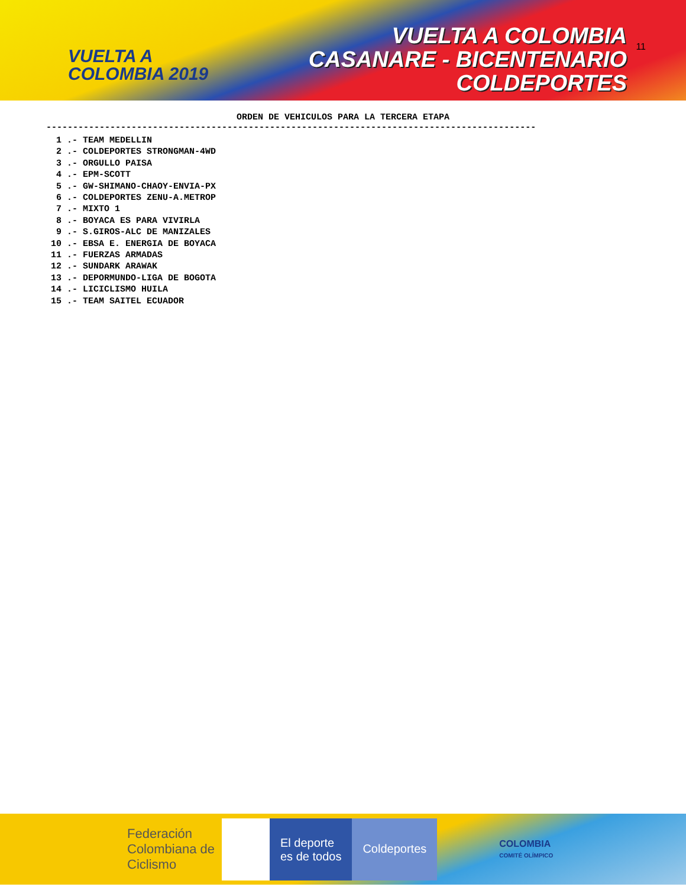VUELTA A
COLOMBIA 2019
VUELTA A COLOMBIA
CASANARE - BICENTENARIO
COLDEPORTES
11
ORDEN DE VEHICULOS PARA LA TERCERA ETAPA
--------------------------------------------------------------------------------------------
 1 .- TEAM MEDELLIN
 2 .- COLDEPORTES STRONGMAN-4WD
 3 .- ORGULLO PAISA
 4 .- EPM-SCOTT
 5 .- GW-SHIMANO-CHAOY-ENVIA-PX
 6 .- COLDEPORTES ZENU-A.METROP
 7 .- MIXTO 1
 8 .- BOYACA ES PARA VIVIRLA
 9 .- S.GIROS-ALC DE MANIZALES
10 .- EBSA E. ENERGIA DE BOYACA
11 .- FUERZAS ARMADAS
12 .- SUNDARK ARAWAK
13 .- DEPORMUNDO-LIGA DE BOGOTA
14 .- LICICLISMO HUILA
15 .- TEAM SAITEL ECUADOR
Federación Colombiana de Ciclismo
El deporte
es de todos
Coldeportes
COLOMBIA
COMITÉ OLÍMPICO